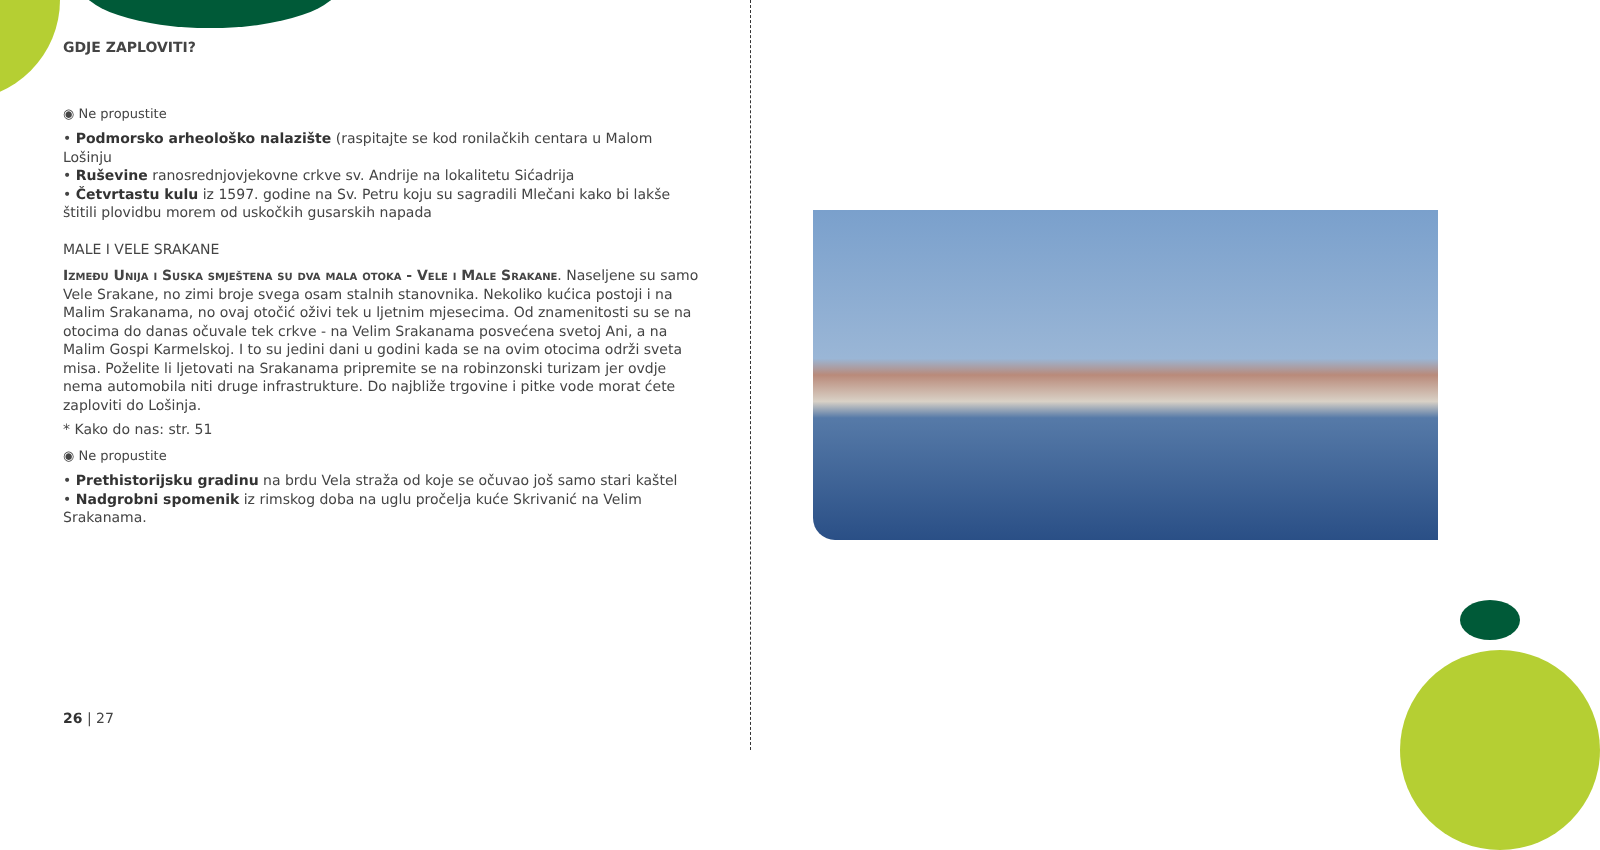GDJE ZAPLOVITI?
◉ Ne propustite
• Podmorsko arheološko nalazište (raspitajte se kod ronilačkih centara u Malom Lošinju
• Ruševine ranosrednjovjekovne crkve sv. Andrije na lokalitetu Sićadrija
• Četvrtastu kulu iz 1597. godine na Sv. Petru koju su sagradili Mlečani kako bi lakše štitili plovidbu morem od uskočkih gusarskih napada
MALE I VELE SRAKANE
Između Unija i Suska smještena su dva mala otoka - Vele i Male Srakane. Naseljene su samo Vele Srakane, no zimi broje svega osam stalnih stanovnika. Nekoliko kućica postoji i na Malim Srakanama, no ovaj otočić oživi tek u ljetnim mjesecima. Od znamenitosti su se na otocima do danas očuvale tek crkve - na Velim Srakanama posvećena svetoj Ani, a na Malim Gospi Karmelskoj. I to su jedini dani u godini kada se na ovim otocima održi sveta misa. Poželite li ljetovati na Srakanama pripremite se na robinzonski turizam jer ovdje nema automobila niti druge infrastrukture. Do najbliže trgovine i pitke vode morat ćete zaploviti do Lošinja.
* Kako do nas: str. 51
◉ Ne propustite
• Prethistorijsku gradinu na brdu Vela straža od koje se očuvao još samo stari kaštel
• Nadgrobni spomenik iz rimskog doba na uglu pročelja kuće Skrivanić na Velim Srakanama.
26 | 27